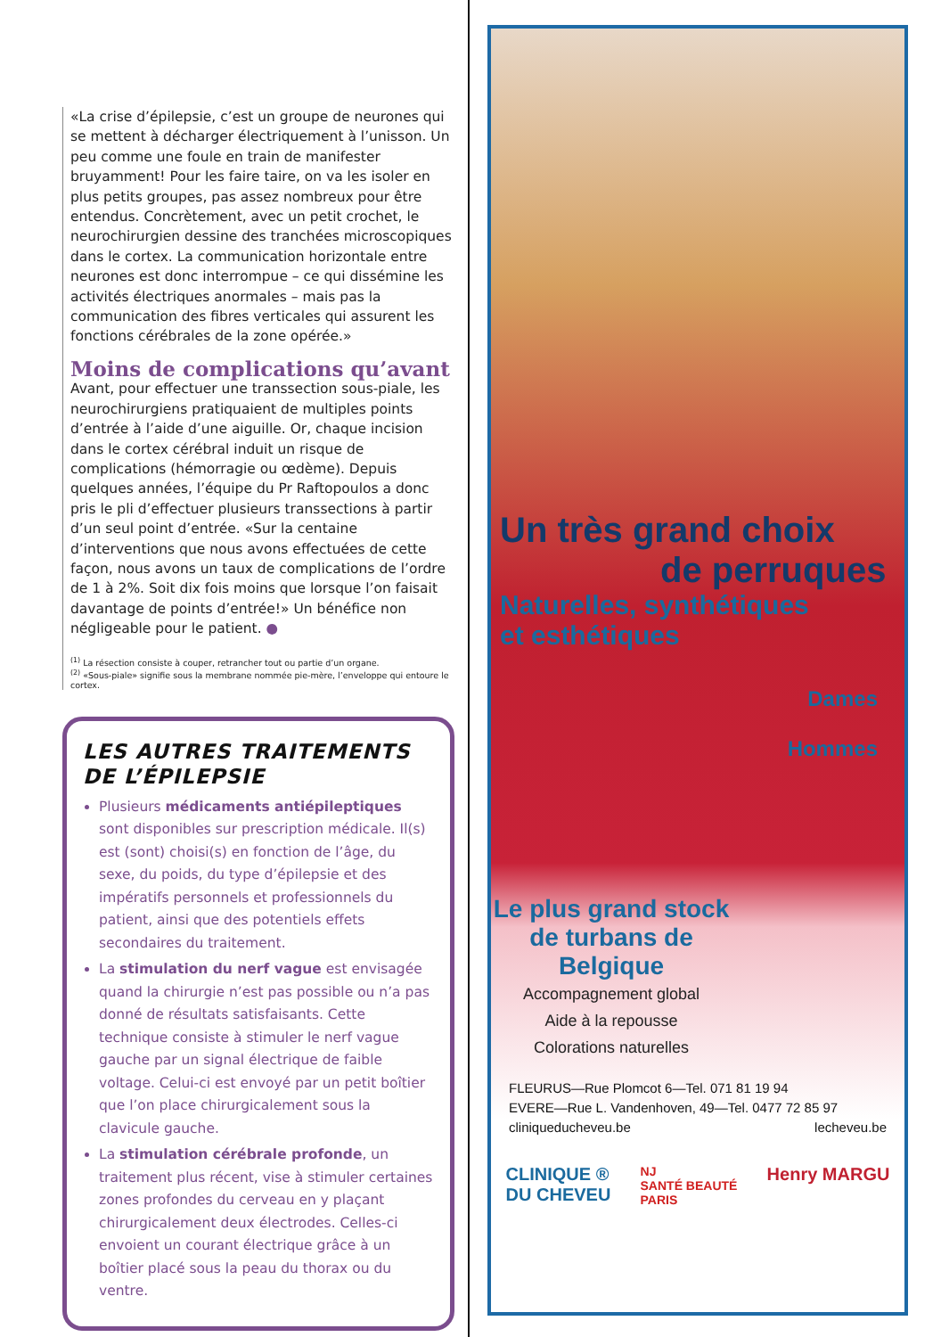«La crise d’épilepsie, c’est un groupe de neurones qui se mettent à décharger électriquement à l’unisson. Un peu comme une foule en train de manifester bruyamment! Pour les faire taire, on va les isoler en plus petits groupes, pas assez nombreux pour être entendus. Concrètement, avec un petit crochet, le neurochirurgien dessine des tranchées microscopiques dans le cortex. La communication horizontale entre neurones est donc interrompue – ce qui dissémine les activités électriques anormales – mais pas la communication des fibres verticales qui assurent les fonctions cérébrales de la zone opérée.»
Moins de complications qu’avant
Avant, pour effectuer une transsection sous-piale, les neurochirurgiens pratiquaient de multiples points d’entrée à l’aide d’une aiguille. Or, chaque incision dans le cortex cérébral induit un risque de complications (hémorragie ou œdème). Depuis quelques années, l’équipe du Pr Raftopoulos a donc pris le pli d’effectuer plusieurs transsections à partir d’un seul point d’entrée. «Sur la centaine d’interventions que nous avons effectuées de cette façon, nous avons un taux de complications de l’ordre de 1 à 2%. Soit dix fois moins que lorsque l’on faisait davantage de points d’entrée!» Un bénéfice non négligeable pour le patient. ●
<sup>(1)</sup> La résection consiste à couper, retrancher tout ou partie d’un organe.
<sup>(2)</sup> «Sous-piale» signifie sous la membrane nommée pie-mère, l’enveloppe qui entoure le cortex.
LES AUTRES TRAITEMENTS DE L’ÉPILEPSIE
Plusieurs médicaments antiépileptiques sont disponibles sur prescription médicale. Il(s) est (sont) choisi(s) en fonction de l’âge, du sexe, du poids, du type d’épilepsie et des impératifs personnels et professionnels du patient, ainsi que des potentiels effets secondaires du traitement.
La stimulation du nerf vague est envisagée quand la chirurgie n’est pas possible ou n’a pas donné de résultats satisfaisants. Cette technique consiste à stimuler le nerf vague gauche par un signal électrique de faible voltage. Celui-ci est envoyé par un petit boîtier que l’on place chirurgicalement sous la clavicule gauche.
La stimulation cérébrale profonde, un traitement plus récent, vise à stimuler certaines zones profondes du cerveau en y plaçant chirurgicalement deux électrodes. Celles-ci envoient un courant électrique grâce à un boîtier placé sous la peau du thorax ou du ventre.
Un très grand choix
de perruques
Naturelles, synthétiques
et esthétiques
Dames
Hommes
Le plus grand stock de turbans de Belgique
Accompagnement global
Aide à la repousse
Colorations naturelles
FLEURUS—Rue Plomcot 6—Tel. 071 81 19 94
EVERE—Rue L. Vandenhoven, 49—Tel. 0477 72 85 97
cliniqueducheveu.be lecheveu.be
CLINIQUE ®
DU CHEVEU NJ
SANTÉ BEAUTÉ
PARIS Henry MARGU